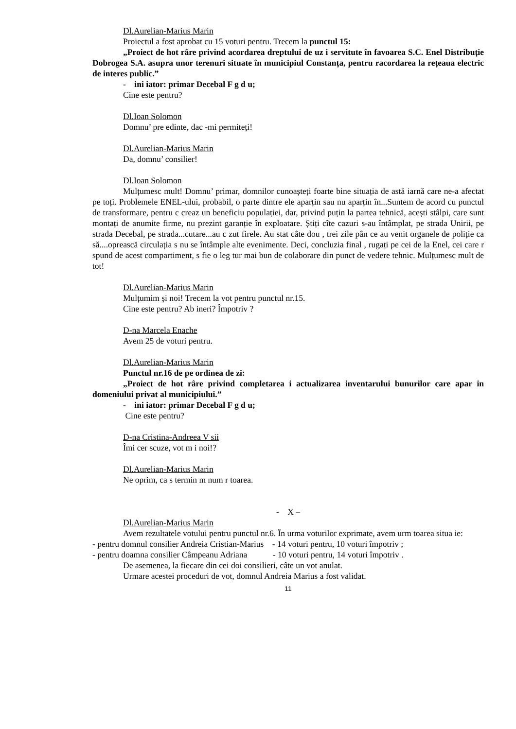Dl.Aurelian-Marius Marin
Proiectul a fost aprobat cu 15 voturi pentru. Trecem la punctul 15:
„Proiect de hot râre privind acordarea dreptului de uz i servitute în favoarea S.C. Enel Distribuție Dobrogea S.A. asupra unor terenuri situate în municipiul Constanța, pentru racordarea la rețeaua electric de interes public.”
- ini iator: primar Decebal F g d u;
Cine este pentru?
Dl.Ioan Solomon
Domnu’ pre edinte, dac -mi permiteți!
Dl.Aurelian-Marius Marin
Da, domnu’ consilier!
Dl.Ioan Solomon
Mulțumesc mult! Domnu’ primar, domnilor cunoașteți foarte bine situația de astă iarnă care ne-a afectat pe toți. Problemele ENEL-ului, probabil, o parte dintre ele aparțin sau nu aparțin în...Suntem de acord cu punctul de transformare, pentru c creaz un beneficiu populației, dar, privind puțin la partea tehnică, acești stâlpi, care sunt montați de anumite firme, nu prezint garanție în exploatare. Știți cîte cazuri s-au întâmplat, pe strada Unirii, pe strada Decebal, pe strada...cutare...au c zut firele. Au stat câte dou , trei zile pân ce au venit organele de poliție ca să....oprească circulația s nu se întâmple alte evenimente. Deci, concluzia final , rugați pe cei de la Enel, cei care r spund de acest compartiment, s fie o leg tur mai bun de colaborare din punct de vedere tehnic. Mulțumesc mult de tot!
Dl.Aurelian-Marius Marin
Mulțumim și noi! Trecem la vot pentru punctul nr.15.
Cine este pentru? Ab ineri? Împotriv ?
D-na Marcela Enache
Avem 25 de voturi pentru.
Dl.Aurelian-Marius Marin
Punctul nr.16 de pe ordinea de zi:
„Proiect de hot râre privind completarea i actualizarea inventarului bunurilor care apar in domeniului privat al municipiului.”
- ini iator: primar Decebal F g d u;
Cine este pentru?
D-na Cristina-Andreea V sii
Îmi cer scuze, vot m i noi!?
Dl.Aurelian-Marius Marin
Ne oprim, ca s termin m num r toarea.
- X –
Dl.Aurelian-Marius Marin
Avem rezultatele votului pentru punctul nr.6. În urma voturilor exprimate, avem urm toarea situa ie:
- pentru domnul consilier Andreia Cristian-Marius - 14 voturi pentru, 10 voturi împotriv ;
- pentru doamna consilier Câmpeanu Adriana - 10 voturi pentru, 14 voturi împotriv .
De asemenea, la fiecare din cei doi consilieri, câte un vot anulat.
Urmare acestei proceduri de vot, domnul Andreia Marius a fost validat.
11